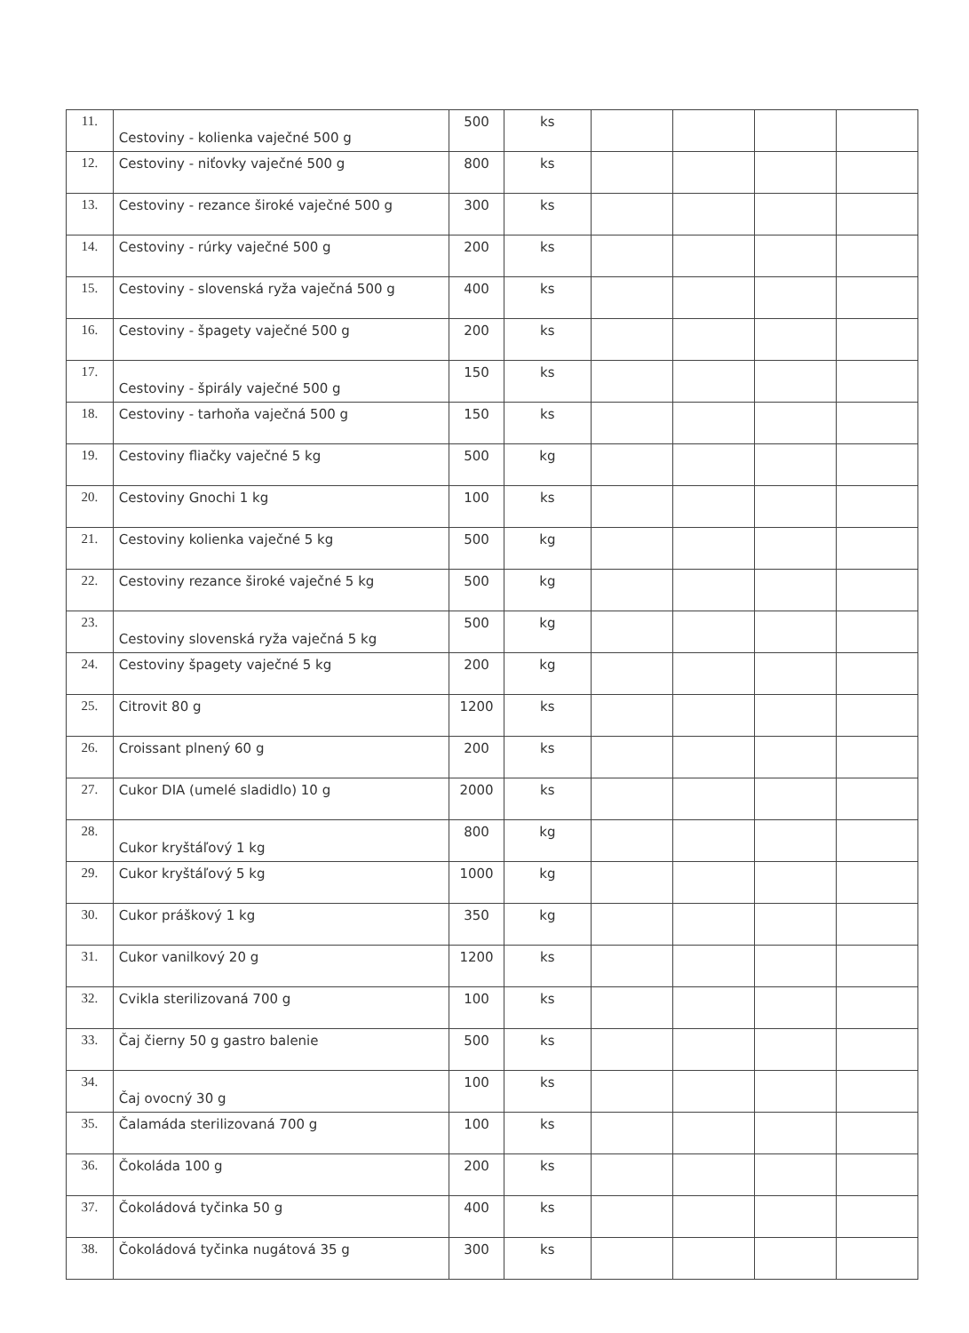| 11. | Cestoviny - kolienka vaječné 500 g | 500 | ks | | | | |
| 12. | Cestoviny - niťovky vaječné 500 g | 800 | ks | | | | |
| 13. | Cestoviny - rezance široké vaječné 500 g | 300 | ks | | | | |
| 14. | Cestoviny - rúrky vaječné 500 g | 200 | ks | | | | |
| 15. | Cestoviny - slovenská ryža vaječná 500 g | 400 | ks | | | | |
| 16. | Cestoviny - špagety vaječné 500 g | 200 | ks | | | | |
| 17. | Cestoviny - špirály vaječné 500 g | 150 | ks | | | | |
| 18. | Cestoviny - tarhoňa vaječná 500 g | 150 | ks | | | | |
| 19. | Cestoviny fliačky vaječné 5 kg | 500 | kg | | | | |
| 20. | Cestoviny Gnochi 1 kg | 100 | ks | | | | |
| 21. | Cestoviny kolienka vaječné 5 kg | 500 | kg | | | | |
| 22. | Cestoviny rezance široké vaječné 5 kg | 500 | kg | | | | |
| 23. | Cestoviny slovenská ryža vaječná 5 kg | 500 | kg | | | | |
| 24. | Cestoviny špagety vaječné 5 kg | 200 | kg | | | | |
| 25. | Citrovit 80 g | 1200 | ks | | | | |
| 26. | Croissant plnený 60 g | 200 | ks | | | | |
| 27. | Cukor DIA (umelé sladidlo) 10 g | 2000 | ks | | | | |
| 28. | Cukor kryštáľový 1 kg | 800 | kg | | | | |
| 29. | Cukor kryštáľový 5 kg | 1000 | kg | | | | |
| 30. | Cukor práškový 1 kg | 350 | kg | | | | |
| 31. | Cukor vanilkový 20 g | 1200 | ks | | | | |
| 32. | Cvikla sterilizovaná 700 g | 100 | ks | | | | |
| 33. | Čaj čierny 50 g gastro balenie | 500 | ks | | | | |
| 34. | Čaj ovocný 30 g | 100 | ks | | | | |
| 35. | Čalamáda sterilizovaná 700 g | 100 | ks | | | | |
| 36. | Čokoláda 100 g | 200 | ks | | | | |
| 37. | Čokoládová tyčinka 50 g | 400 | ks | | | | |
| 38. | Čokoládová tyčinka nugátová 35 g | 300 | ks | | | | |